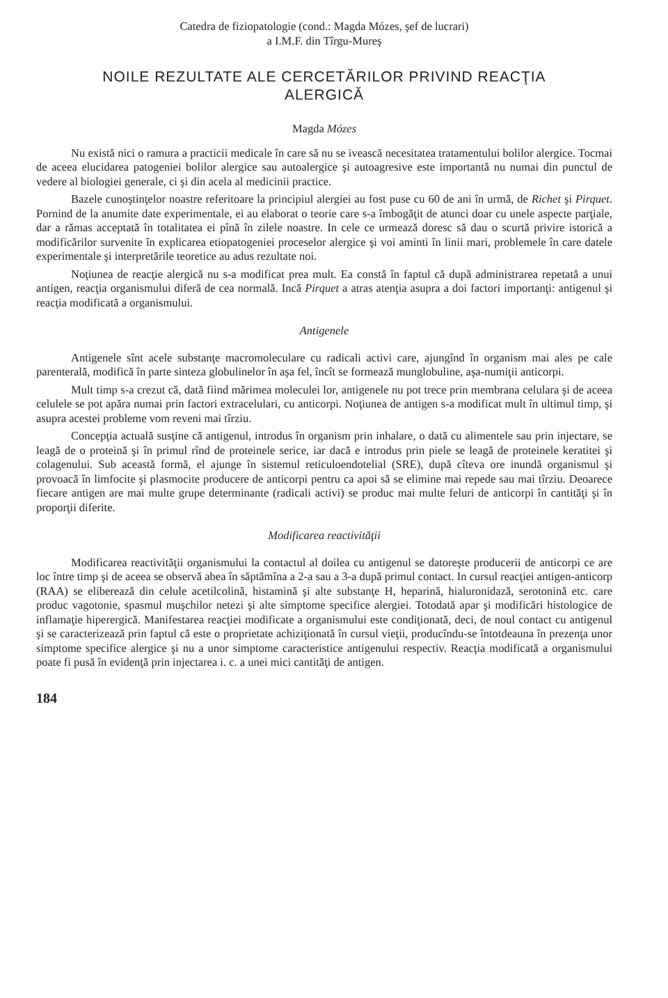Catedra de fiziopatologie (cond.: Magda Mózes, şef de lucrari)
a I.M.F. din Tîrgu-Mureş
NOILE REZULTATE ALE CERCETĂRILOR PRIVIND REACŢIA
ALERGICĂ
Magda Mózes
Nu există nici o ramura a practicii medicale în care să nu se ivească necesitatea tratamentului bolilor alergice. Tocmai de aceea elucidarea patogeniei bolilor alergice sau autoalergice şi autoagresive este importantă nu numai din punctul de vedere al biologiei generale, ci şi din acela al medicinii practice.
Bazele cunoştinţelor noastre referitoare la principiul alergiei au fost puse cu 60 de ani în urmă, de Richet şi Pirquet. Pornind de la anumite date experimentale, ei au elaborat o teorie care s-a îmbogăţit de atunci doar cu unele aspecte parţiale, dar a rămas acceptată în totalitatea ei pînă în zilele noastre. In cele ce urmează doresc să dau o scurtă privire istorică a modificărilor survenite în explicarea etiopatogeniei proceselor alergice şi voi aminti în linii mari, problemele în care datele experimentale şi interpretările teoretice au adus rezultate noi.
Noţiunea de reacţie alergică nu s-a modificat prea mult. Ea constă în faptul că după administrarea repetată a unui antigen, reacţia organismului diferă de cea normală. Incă Pirquet a atras atenţia asupra a doi factori importanţi: antigenul şi reacţia modificată a organismului.
Antigenele
Antigenele sînt acele substanţe macromoleculare cu radicali activi care, ajungînd în organism mai ales pe cale parenterală, modifică în parte sinteza globulinelor în aşa fel, încît se formează munglobuline, aşa-numiţii anticorpi.
Mult timp s-a crezut că, dată fiind mărimea moleculei lor, antigenele nu pot trece prin membrana celulara şi de aceea celulele se pot apăra numai prin factori extracelulari, cu anticorpi. Noţiunea de antigen s-a modificat mult în ultimul timp, şi asupra acestei probleme vom reveni mai tîrziu.
Concepţia actuală susţine că antigenul, introdus în organism prin inhalare, o dată cu alimentele sau prin injectare, se leagă de o proteină şi în primul rînd de proteinele serice, iar dacă e introdus prin piele se leagă de proteinele keratitei şi colagenului. Sub această formă, el ajunge în sistemul reticuloendotelial (SRE), după cîteva ore inundă organismul şi provoacă în limfocite şi plasmocite producere de anticorpi pentru ca apoi să se elimine mai repede sau mai tîrziu. Deoarece fiecare antigen are mai multe grupe determinante (radicali activi) se produc mai multe feluri de anticorpi în cantităţi şi în proporţii diferite.
Modificarea reactivităţii
Modificarea reactivităţii organismului la contactul al doilea cu antigenul se datoreşte producerii de anticorpi ce are loc între timp şi de aceea se observă abea în săptămîna a 2-a sau a 3-a după primul contact. In cursul reacţiei antigen-anticorp (RAA) se eliberează din celule acetilcolină, histamină şi alte substanţe H, heparină, hialuronidază, serotonină etc. care produc vagotonie, spasmul muşchilor netezi şi alte simptome specifice alergiei. Totodată apar şi modificări histologice de inflamaţie hiperergică. Manifestarea reacţiei modificate a organismului este condiţionată, deci, de noul contact cu antigenul şi se caracterizează prin faptul că este o proprietate achiziţionată în cursul vieţii, producîndu-se întotdeauna în prezenţa unor simptome specifice alergice şi nu a unor simptome caracteristice antigenului respectiv. Reacţia modificată a organismului poate fi pusă în evidenţă prin injectarea i. c. a unei mici cantităţi de antigen.
184